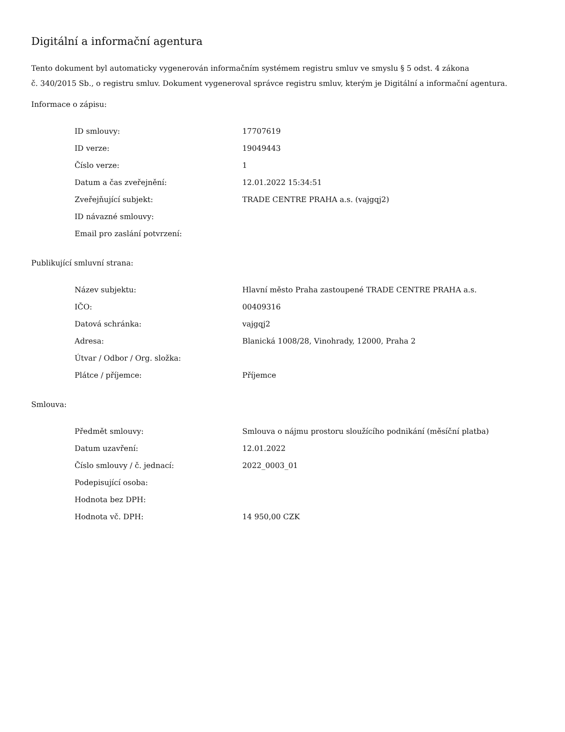Digitální a informační agentura
Tento dokument byl automaticky vygenerován informačním systémem registru smluv ve smyslu § 5 odst. 4 zákona
č. 340/2015 Sb., o registru smluv. Dokument vygeneroval správce registru smluv, kterým je Digitální a informační agentura.
Informace o zápisu:
| ID smlouvy: | 17707619 |
| ID verze: | 19049443 |
| Číslo verze: | 1 |
| Datum a čas zveřejnění: | 12.01.2022 15:34:51 |
| Zveřejňující subjekt: | TRADE CENTRE PRAHA a.s. (vajgqj2) |
| ID návazné smlouvy: | |
| Email pro zaslání potvrzení: | |
Publikující smluvní strana:
| Název subjektu: | Hlavní město Praha zastoupené TRADE CENTRE PRAHA a.s. |
| IČO: | 00409316 |
| Datová schránka: | vajgqj2 |
| Adresa: | Blanická 1008/28, Vinohrady, 12000, Praha 2 |
| Útvar / Odbor / Org. složka: | |
| Plátce / příjemce: | Příjemce |
Smlouva:
| Předmět smlouvy: | Smlouva o nájmu prostoru sloužícího podnikání (měsíční platba) |
| Datum uzavření: | 12.01.2022 |
| Číslo smlouvy / č. jednací: | 2022_0003_01 |
| Podepisující osoba: | |
| Hodnota bez DPH: | |
| Hodnota vč. DPH: | 14 950,00 CZK |